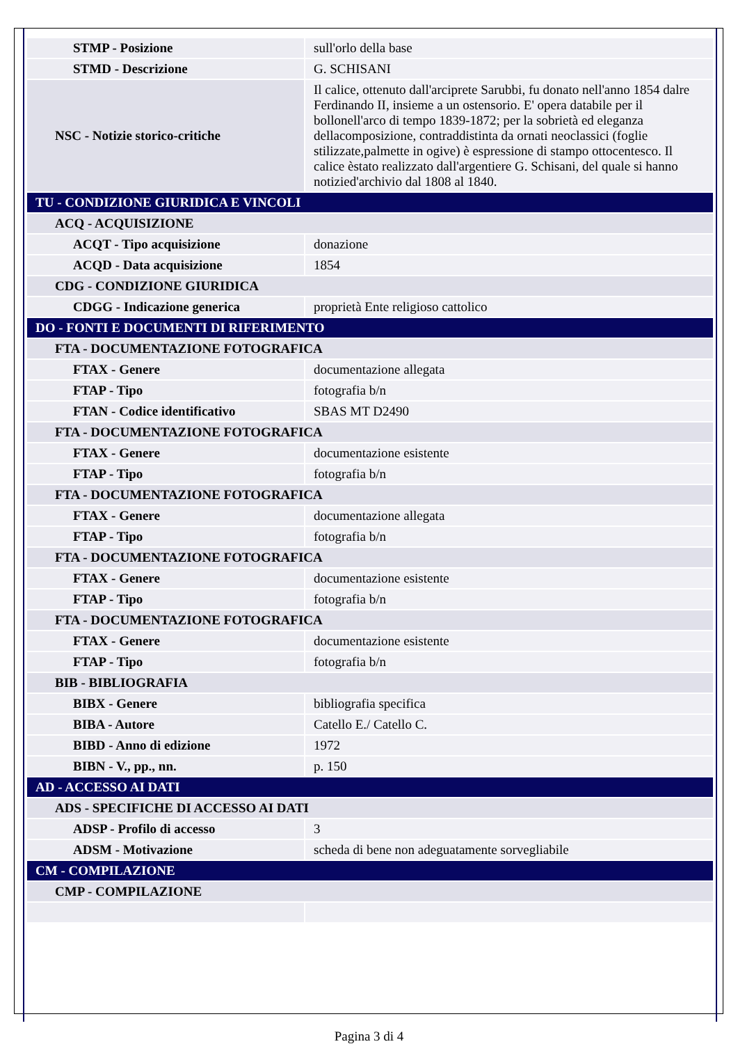| STMP - Posizione | sull'orlo della base |
| STMD - Descrizione | G. SCHISANI |
| NSC - Notizie storico-critiche | Il calice, ottenuto dall'arciprete Sarubbi, fu donato nell'anno 1854 dalre Ferdinando II, insieme a un ostensorio. E' opera databile per il bollonell'arco di tempo 1839-1872; per la sobrietà ed eleganza dellacomposizione, contraddistinta da ornati neoclassici (foglie stilizzate,palmette in ogive) è espressione di stampo ottocentesco. Il calice èstato realizzato dall'argentiere G. Schisani, del quale si hanno notizied'archivio dal 1808 al 1840. |
| TU - CONDIZIONE GIURIDICA E VINCOLI | |
| ACQ - ACQUISIZIONE | |
| ACQT - Tipo acquisizione | donazione |
| ACQD - Data acquisizione | 1854 |
| CDG - CONDIZIONE GIURIDICA | |
| CDGG - Indicazione generica | proprietà Ente religioso cattolico |
| DO - FONTI E DOCUMENTI DI RIFERIMENTO | |
| FTA - DOCUMENTAZIONE FOTOGRAFICA | |
| FTAX - Genere | documentazione allegata |
| FTAP - Tipo | fotografia b/n |
| FTAN - Codice identificativo | SBAS MT D2490 |
| FTA - DOCUMENTAZIONE FOTOGRAFICA | |
| FTAX - Genere | documentazione esistente |
| FTAP - Tipo | fotografia b/n |
| FTA - DOCUMENTAZIONE FOTOGRAFICA | |
| FTAX - Genere | documentazione allegata |
| FTAP - Tipo | fotografia b/n |
| FTA - DOCUMENTAZIONE FOTOGRAFICA | |
| FTAX - Genere | documentazione esistente |
| FTAP - Tipo | fotografia b/n |
| FTA - DOCUMENTAZIONE FOTOGRAFICA | |
| FTAX - Genere | documentazione esistente |
| FTAP - Tipo | fotografia b/n |
| BIB - BIBLIOGRAFIA | |
| BIBX - Genere | bibliografia specifica |
| BIBA - Autore | Catello E./ Catello C. |
| BIBD - Anno di edizione | 1972 |
| BIBN - V., pp., nn. | p. 150 |
| AD - ACCESSO AI DATI | |
| ADS - SPECIFICHE DI ACCESSO AI DATI | |
| ADSP - Profilo di accesso | 3 |
| ADSM - Motivazione | scheda di bene non adeguatamente sorvegliabile |
| CM - COMPILAZIONE | |
| CMP - COMPILAZIONE | |
Pagina 3 di 4